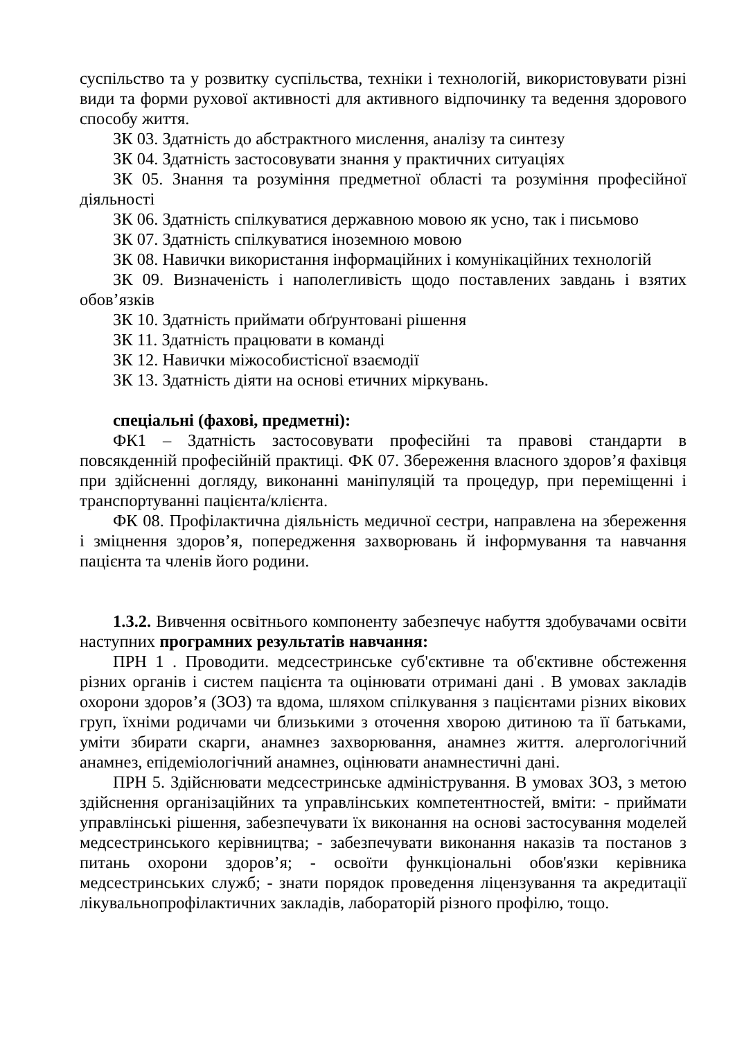суспільство та у розвитку суспільства, техніки і технологій, використовувати різні види та форми рухової активності для активного відпочинку та ведення здорового способу життя.
ЗК 03. Здатність до абстрактного мислення, аналізу та синтезу
ЗК 04. Здатність застосовувати знання у практичних ситуаціях
ЗК 05. Знання та розуміння предметної області та розуміння професійної діяльності
ЗК 06. Здатність спілкуватися державною мовою як усно, так і письмово
ЗК 07. Здатність спілкуватися іноземною мовою
ЗК 08. Навички використання інформаційних і комунікаційних технологій
ЗК 09. Визначеність і наполегливість щодо поставлених завдань і взятих обов’язків
ЗК 10. Здатність приймати обґрунтовані рішення
ЗК 11. Здатність працювати в команді
ЗК 12. Навички міжособистісної взаємодії
ЗК 13. Здатність діяти на основі етичних міркувань.
спеціальні (фахові, предметні):
ФК1 – Здатність застосовувати професійні та правові стандарти в повсякденній професійній практиці. ФК 07. Збереження власного здоров’я фахівця при здійсненні догляду, виконанні маніпуляцій та процедур, при переміщенні і транспортуванні пацієнта/клієнта.
ФК 08. Профілактична діяльність медичної сестри, направлена на збереження і зміцнення здоров’я, попередження захворювань й інформування та навчання пацієнта та членів його родини.
1.3.2. Вивчення освітнього компоненту забезпечує набуття здобувачами освіти наступних програмних результатів навчання:
ПРН 1 . Проводити. медсестринське суб'єктивне та об'єктивне обстеження різних органів і систем пацієнта та оцінювати отримані дані . В умовах закладів охорони здоров’я (ЗОЗ) та вдома, шляхом спілкування з пацієнтами різних вікових груп, їхніми родичами чи близькими з оточення хворою дитиною та її батьками, уміти збирати скарги, анамнез захворювання, анамнез життя. алергологічний анамнез, епідеміологічний анамнез, оцінювати анамнестичні дані.
ПРН 5. Здійснювати медсестринське адміністрування. В умовах ЗОЗ, з метою здійснення організаційних та управлінських компетентностей, вміти: - приймати управлінські рішення, забезпечувати їх виконання на основі застосування моделей медсестринського керівництва; - забезпечувати виконання наказів та постанов з питань охорони здоров’я; - освоїти функціональні обов'язки керівника медсестринських служб; - знати порядок проведення ліцензування та акредитації лікувальнопрофілактичних закладів, лабораторій різного профілю, тощо.